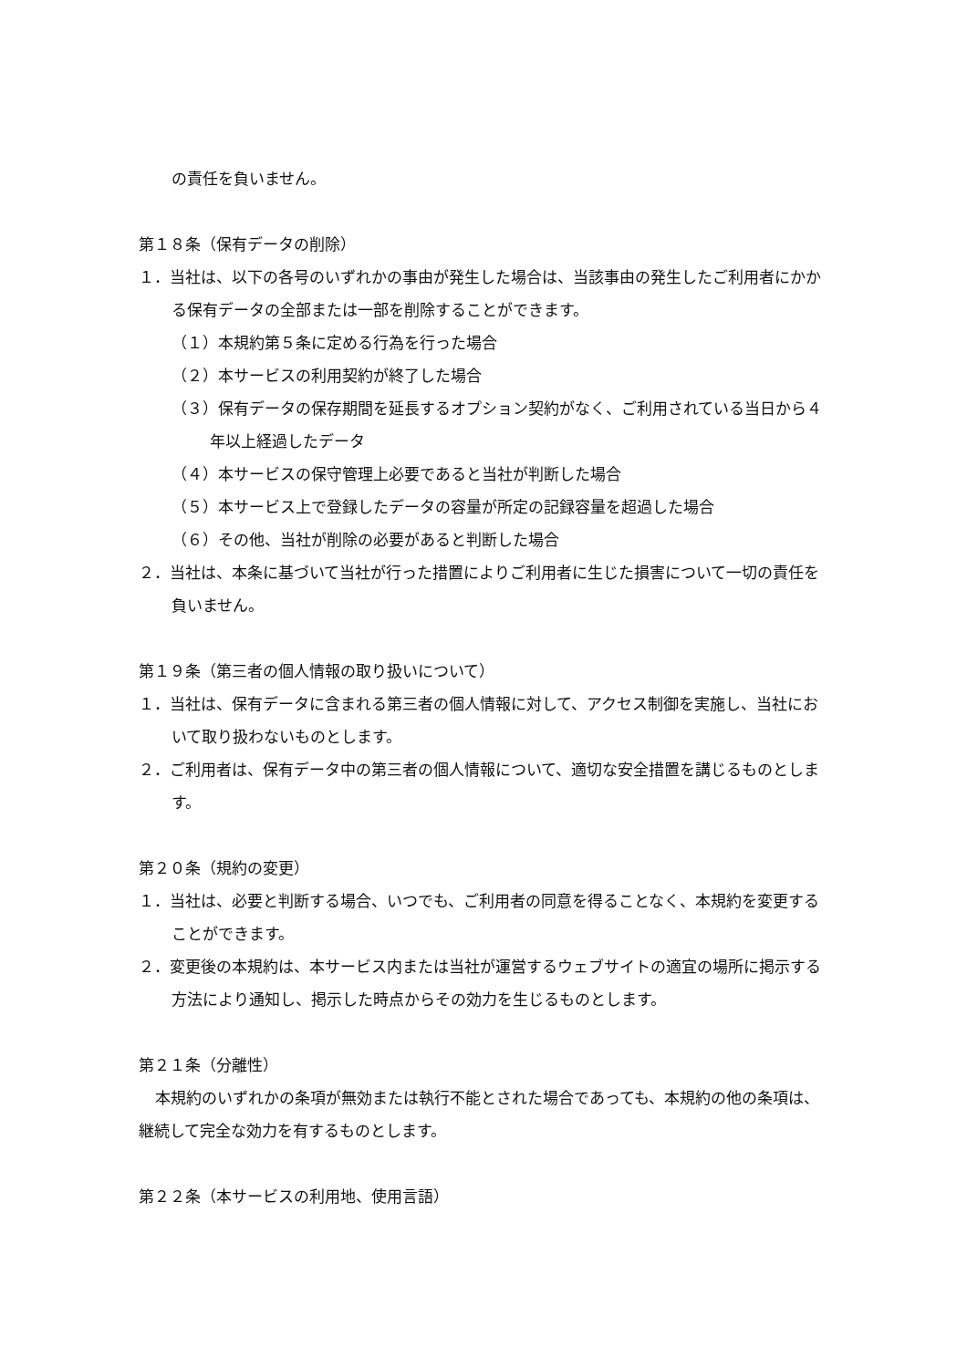の責任を負いません。
第１８条（保有データの削除）
１．当社は、以下の各号のいずれかの事由が発生した場合は、当該事由の発生したご利用者にかかる保有データの全部または一部を削除することができます。
（１）本規約第５条に定める行為を行った場合
（２）本サービスの利用契約が終了した場合
（３）保有データの保存期間を延長するオプション契約がなく、ご利用されている当日から４年以上経過したデータ
（４）本サービスの保守管理上必要であると当社が判断した場合
（５）本サービス上で登録したデータの容量が所定の記録容量を超過した場合
（６）その他、当社が削除の必要があると判断した場合
２．当社は、本条に基づいて当社が行った措置によりご利用者に生じた損害について一切の責任を負いません。
第１９条（第三者の個人情報の取り扱いについて）
１．当社は、保有データに含まれる第三者の個人情報に対して、アクセス制御を実施し、当社において取り扱わないものとします。
２．ご利用者は、保有データ中の第三者の個人情報について、適切な安全措置を講じるものとします。
第２０条（規約の変更）
１．当社は、必要と判断する場合、いつでも、ご利用者の同意を得ることなく、本規約を変更することができます。
２．変更後の本規約は、本サービス内または当社が運営するウェブサイトの適宜の場所に掲示する方法により通知し、掲示した時点からその効力を生じるものとします。
第２１条（分離性）
本規約のいずれかの条項が無効または執行不能とされた場合であっても、本規約の他の条項は、継続して完全な効力を有するものとします。
第２２条（本サービスの利用地、使用言語）